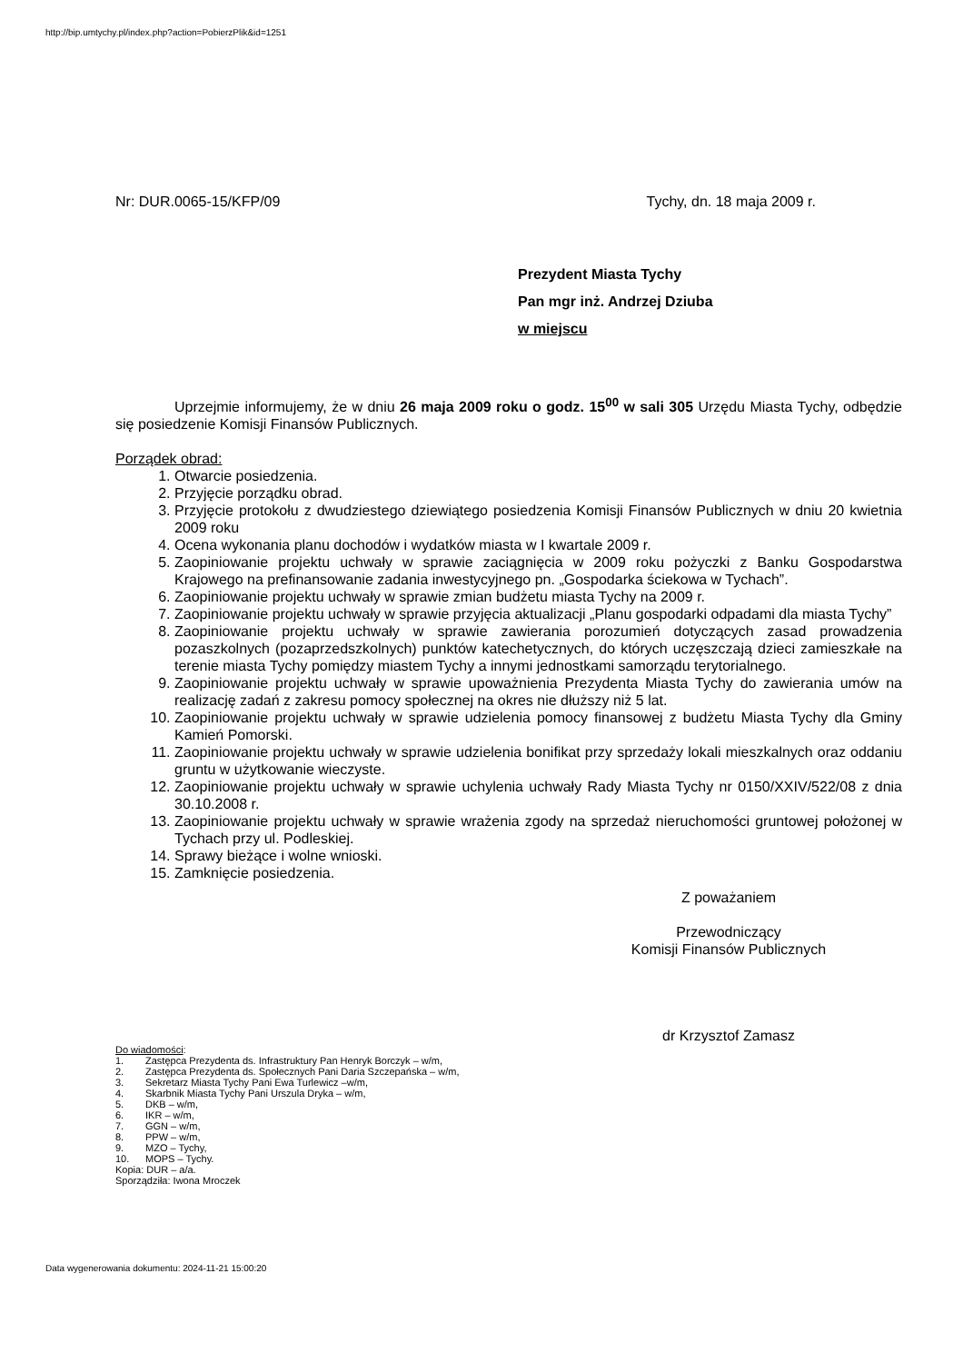http://bip.umtychy.pl/index.php?action=PobierzPlik&id=1251
Nr: DUR.0065-15/KFP/09 Tychy, dn. 18 maja 2009 r.
Prezydent Miasta Tychy
Pan mgr inż. Andrzej Dziuba
w miejscu
Uprzejmie informujemy, że w dniu 26 maja 2009 roku o godz. 15<sup>00</sup> w sali 305 Urzędu Miasta Tychy, odbędzie się posiedzenie Komisji Finansów Publicznych.
Porządek obrad:
1. Otwarcie posiedzenia.
2. Przyjęcie porządku obrad.
3. Przyjęcie protokołu z dwudziestego dziewiątego posiedzenia Komisji Finansów Publicznych w dniu 20 kwietnia 2009 roku
4. Ocena wykonania planu dochodów i wydatków miasta w I kwartale 2009 r.
5. Zaopiniowanie projektu uchwały w sprawie zaciągnięcia w 2009 roku pożyczki z Banku Gospodarstwa Krajowego na prefinansowanie zadania inwestycyjnego pn. „Gospodarka ściekowa w Tychach”.
6. Zaopiniowanie projektu uchwały w sprawie zmian budżetu miasta Tychy na 2009 r.
7. Zaopiniowanie projektu uchwały w sprawie przyjęcia aktualizacji „Planu gospodarki odpadami dla miasta Tychy”
8. Zaopiniowanie projektu uchwały w sprawie zawierania porozumień dotyczących zasad prowadzenia pozaszkolnych (pozaprzedszkolnych) punktów katechetycznych, do których uczęszczają dzieci zamieszkałe na terenie miasta Tychy pomiędzy miastem Tychy a innymi jednostkami samorządu terytorialnego.
9. Zaopiniowanie projektu uchwały w sprawie upoważnienia Prezydenta Miasta Tychy do zawierania umów na realizację zadań z zakresu pomocy społecznej na okres nie dłuższy niż 5 lat.
10. Zaopiniowanie projektu uchwały w sprawie udzielenia pomocy finansowej z budżetu Miasta Tychy dla Gminy Kamień Pomorski.
11. Zaopiniowanie projektu uchwały w sprawie udzielenia bonifikat przy sprzedaży lokali mieszkalnych oraz oddaniu gruntu w użytkowanie wieczyste.
12. Zaopiniowanie projektu uchwały w sprawie uchylenia uchwały Rady Miasta Tychy nr 0150/XXIV/522/08 z dnia 30.10.2008 r.
13. Zaopiniowanie projektu uchwały w sprawie wrażenia zgody na sprzedaż nieruchomości gruntowej położonej w Tychach przy ul. Podleskiej.
14. Sprawy bieżące i wolne wnioski.
15. Zamknięcie posiedzenia.
Z poważaniem
Przewodniczący
Komisji Finansów Publicznych
dr Krzysztof Zamasz
Do wiadomości:
1. Zastępca Prezydenta ds. Infrastruktury Pan Henryk Borczyk – w/m,
2. Zastępca Prezydenta ds. Społecznych Pani Daria Szczepańska – w/m,
3. Sekretarz Miasta Tychy Pani Ewa Turlewicz –w/m,
4. Skarbnik Miasta Tychy Pani Urszula Dryka – w/m,
5. DKB – w/m,
6. IKR – w/m,
7. GGN – w/m,
8. PPW – w/m,
9. MZO – Tychy,
10. MOPS – Tychy.
Kopia: DUR – a/a.
Sporządziła: Iwona Mroczek
Data wygenerowania dokumentu: 2024-11-21 15:00:20